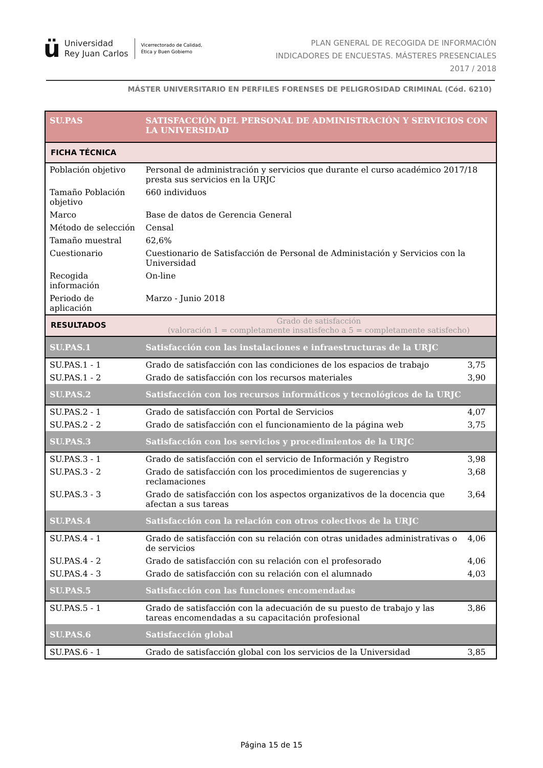ü
Universidad
Rey Juan Carlos
Vicerrectorado de Calidad,
Ética y Buen Gobierno
PLAN GENERAL DE RECOGIDA DE INFORMACIÓN
INDICADORES DE ENCUESTAS. MÁSTERES PRESENCIALES
2017 / 2018
MÁSTER UNIVERSITARIO EN PERFILES FORENSES DE PELIGROSIDAD CRIMINAL (Cód. 6210)
| SU.PAS | SATISFACCIÓN DEL PERSONAL DE ADMINISTRACIÓN Y SERVICIOS CON LA UNIVERSIDAD | |
| FICHA TÉCNICA | | |
| Población objetivo | Personal de administración y servicios que durante el curso académico 2017/18 presta sus servicios en la URJC | |
| Tamaño Población objetivo | 660 individuos | |
| Marco | Base de datos de Gerencia General | |
| Método de selección | Censal | |
| Tamaño muestral | 62,6% | |
| Cuestionario | Cuestionario de Satisfacción de Personal de Administación y Servicios con la Universidad | |
| Recogida información | On-line | |
| Periodo de aplicación | Marzo - Junio 2018 | |
| RESULTADOS | Grado de satisfacción (valoración 1 = completamente insatisfecho a 5 = completamente satisfecho) | |
| SU.PAS.1 | Satisfacción con las instalaciones e infraestructuras de la URJC | |
| SU.PAS.1 - 1 | Grado de satisfacción con las condiciones de los espacios de trabajo | 3,75 |
| SU.PAS.1 - 2 | Grado de satisfacción con los recursos materiales | 3,90 |
| SU.PAS.2 | Satisfacción con los recursos informáticos y tecnológicos de la URJC | |
| SU.PAS.2 - 1 | Grado de satisfacción con Portal de Servicios | 4,07 |
| SU.PAS.2 - 2 | Grado de satisfacción con el funcionamiento de la página web | 3,75 |
| SU.PAS.3 | Satisfacción con los servicios y procedimientos de la URJC | |
| SU.PAS.3 - 1 | Grado de satisfacción con el servicio de Información y Registro | 3,98 |
| SU.PAS.3 - 2 | Grado de satisfacción con los procedimientos de sugerencias y reclamaciones | 3,68 |
| SU.PAS.3 - 3 | Grado de satisfacción con los aspectos organizativos de la docencia que afectan a sus tareas | 3,64 |
| SU.PAS.4 | Satisfacción con la relación con otros colectivos de la URJC | |
| SU.PAS.4 - 1 | Grado de satisfacción con su relación con otras unidades administrativas o de servicios | 4,06 |
| SU.PAS.4 - 2 | Grado de satisfacción con su relación con el profesorado | 4,06 |
| SU.PAS.4 - 3 | Grado de satisfacción con su relación con el alumnado | 4,03 |
| SU.PAS.5 | Satisfacción con las funciones encomendadas | |
| SU.PAS.5 - 1 | Grado de satisfacción con la adecuación de su puesto de trabajo y las tareas encomendadas a su capacitación profesional | 3,86 |
| SU.PAS.6 | Satisfacción global | |
| SU.PAS.6 - 1 | Grado de satisfacción global con los servicios de la Universidad | 3,85 |
Página 15 de 15